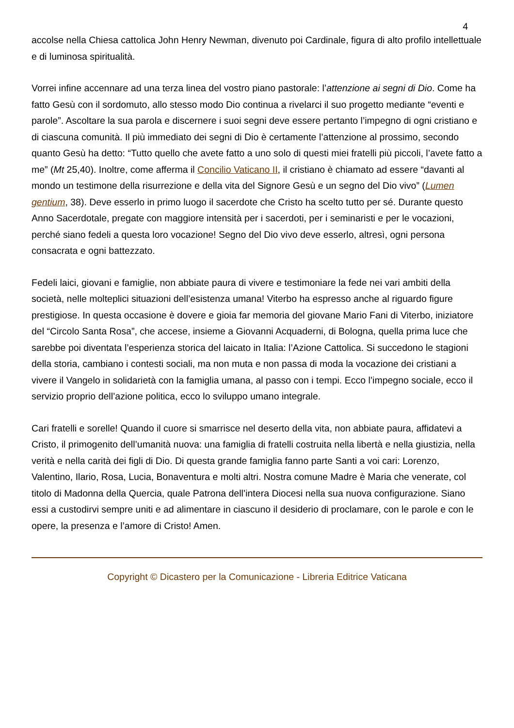4
accolse nella Chiesa cattolica John Henry Newman, divenuto poi Cardinale, figura di alto profilo intellettuale e di luminosa spiritualità.
Vorrei infine accennare ad una terza linea del vostro piano pastorale: l’attenzione ai segni di Dio. Come ha fatto Gesù con il sordomuto, allo stesso modo Dio continua a rivelarci il suo progetto mediante “eventi e parole”. Ascoltare la sua parola e discernere i suoi segni deve essere pertanto l’impegno di ogni cristiano e di ciascuna comunità. Il più immediato dei segni di Dio è certamente l’attenzione al prossimo, secondo quanto Gesù ha detto: “Tutto quello che avete fatto a uno solo di questi miei fratelli più piccoli, l’avete fatto a me” (Mt 25,40). Inoltre, come afferma il Concilio Vaticano II, il cristiano è chiamato ad essere “davanti al mondo un testimone della risurrezione e della vita del Signore Gesù e un segno del Dio vivo” (Lumen gentium, 38). Deve esserlo in primo luogo il sacerdote che Cristo ha scelto tutto per sé. Durante questo Anno Sacerdotale, pregate con maggiore intensità per i sacerdoti, per i seminaristi e per le vocazioni, perché siano fedeli a questa loro vocazione! Segno del Dio vivo deve esserlo, altresì, ogni persona consacrata e ogni battezzato.
Fedeli laici, giovani e famiglie, non abbiate paura di vivere e testimoniare la fede nei vari ambiti della società, nelle molteplici situazioni dell’esistenza umana! Viterbo ha espresso anche al riguardo figure prestigiose. In questa occasione è dovere e gioia far memoria del giovane Mario Fani di Viterbo, iniziatore del “Circolo Santa Rosa”, che accese, insieme a Giovanni Acquaderni, di Bologna, quella prima luce che sarebbe poi diventata l’esperienza storica del laicato in Italia: l’Azione Cattolica. Si succedono le stagioni della storia, cambiano i contesti sociali, ma non muta e non passa di moda la vocazione dei cristiani a vivere il Vangelo in solidarietà con la famiglia umana, al passo con i tempi. Ecco l’impegno sociale, ecco il servizio proprio dell’azione politica, ecco lo sviluppo umano integrale.
Cari fratelli e sorelle! Quando il cuore si smarrisce nel deserto della vita, non abbiate paura, affidatevi a Cristo, il primogenito dell’umanità nuova: una famiglia di fratelli costruita nella libertà e nella giustizia, nella verità e nella carità dei figli di Dio. Di questa grande famiglia fanno parte Santi a voi cari: Lorenzo, Valentino, Ilario, Rosa, Lucia, Bonaventura e molti altri. Nostra comune Madre è Maria che venerate, col titolo di Madonna della Quercia, quale Patrona dell’intera Diocesi nella sua nuova configurazione. Siano essi a custodirvi sempre uniti e ad alimentare in ciascuno il desiderio di proclamare, con le parole e con le opere, la presenza e l’amore di Cristo! Amen.
Copyright © Dicastero per la Comunicazione - Libreria Editrice Vaticana